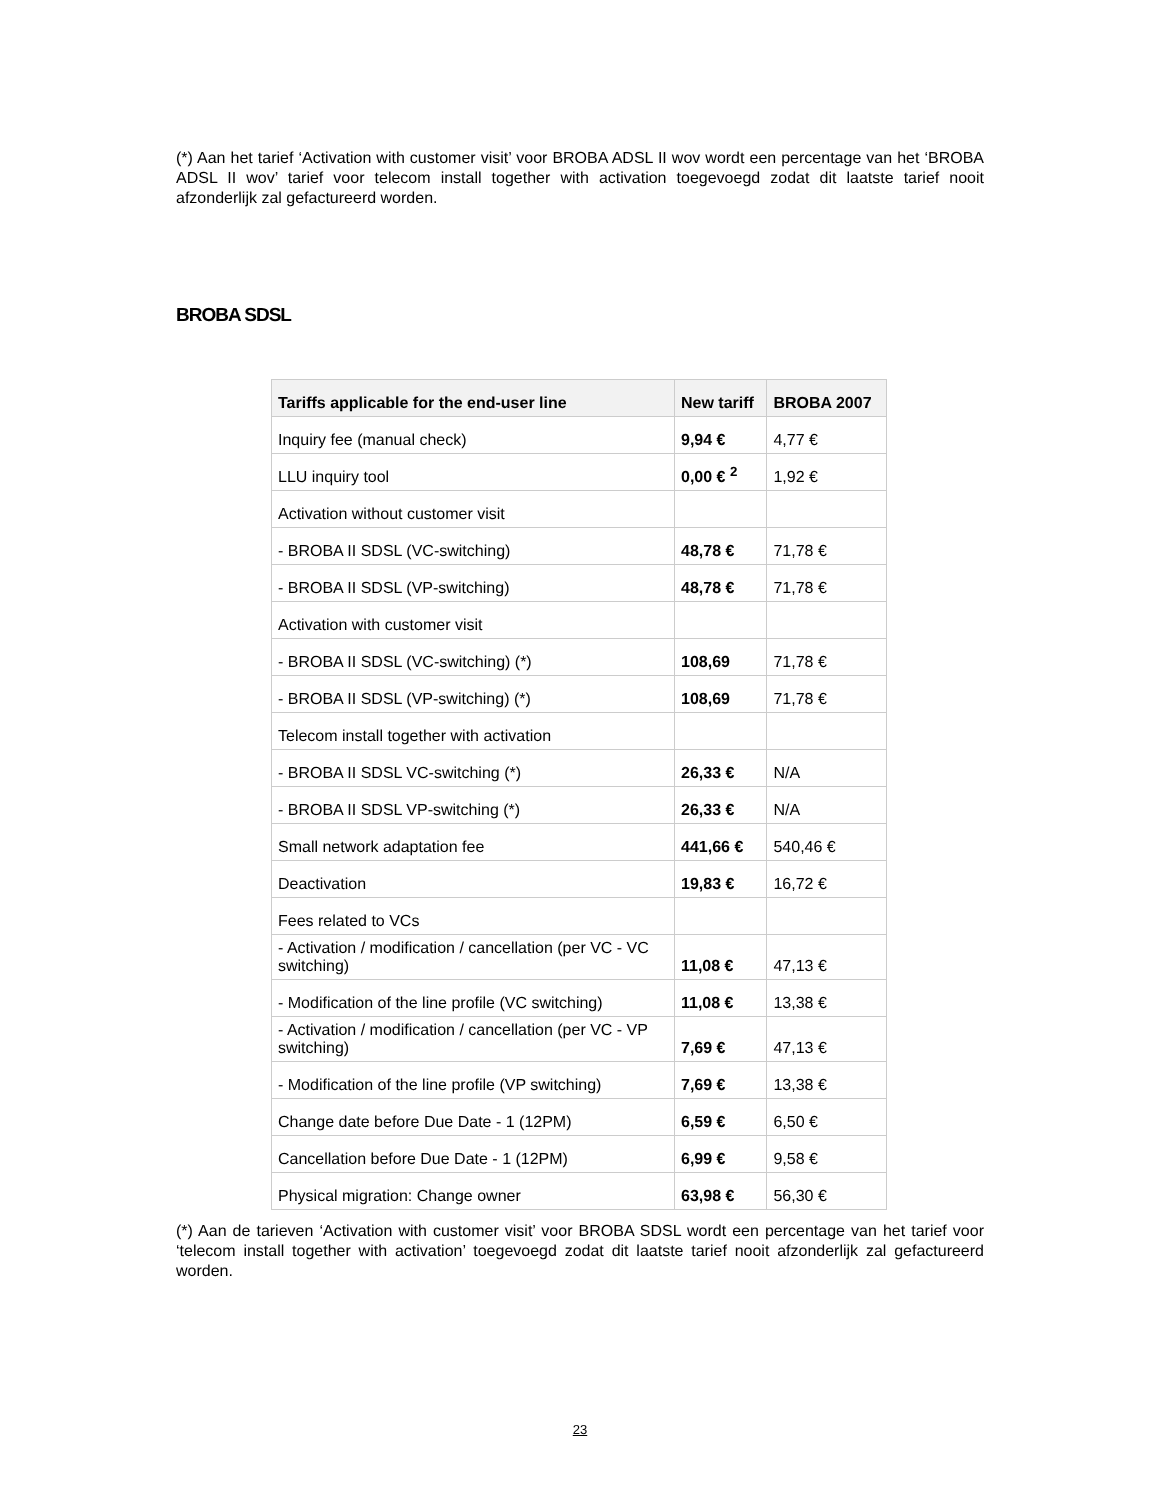(*) Aan het tarief ‘Activation with customer visit’ voor BROBA ADSL II wov wordt een percentage van het ‘BROBA ADSL II wov’ tarief voor telecom install together with activation toegevoegd zodat dit laatste tarief nooit afzonderlijk zal gefactureerd worden.
BROBA SDSL
| Tariffs applicable for the end-user line | New tariff | BROBA 2007 |
| --- | --- | --- |
| Inquiry fee (manual check) | 9,94 € | 4,77 € |
| LLU inquiry tool | 0,00 € <sup>2</sup> | 1,92 € |
| Activation without customer visit | | |
| - BROBA II SDSL (VC-switching) | 48,78 € | 71,78 € |
| - BROBA II SDSL (VP-switching) | 48,78 € | 71,78 € |
| Activation with customer visit | | |
| - BROBA II SDSL (VC-switching) (*) | 108,69 | 71,78 € |
| - BROBA II SDSL (VP-switching) (*) | 108,69 | 71,78 € |
| Telecom install together with activation | | |
| - BROBA II SDSL VC-switching (*) | 26,33 € | N/A |
| - BROBA II SDSL VP-switching (*) | 26,33 € | N/A |
| Small network adaptation fee | 441,66 € | 540,46 € |
| Deactivation | 19,83 € | 16,72 € |
| Fees related to VCs | | |
| - Activation / modification / cancellation (per VC - VC switching) | 11,08 € | 47,13 € |
| - Modification of the line profile (VC switching) | 11,08 € | 13,38 € |
| - Activation / modification / cancellation (per VC - VP switching) | 7,69 € | 47,13 € |
| - Modification of the line profile (VP switching) | 7,69 € | 13,38 € |
| Change date before Due Date - 1 (12PM) | 6,59 € | 6,50 € |
| Cancellation before Due Date - 1 (12PM) | 6,99 € | 9,58 € |
| Physical migration: Change owner | 63,98 € | 56,30 € |
(*) Aan de tarieven ‘Activation with customer visit’ voor BROBA SDSL wordt een percentage van het tarief voor ‘telecom install together with activation’ toegevoegd zodat dit laatste tarief nooit afzonderlijk zal gefactureerd worden.
23